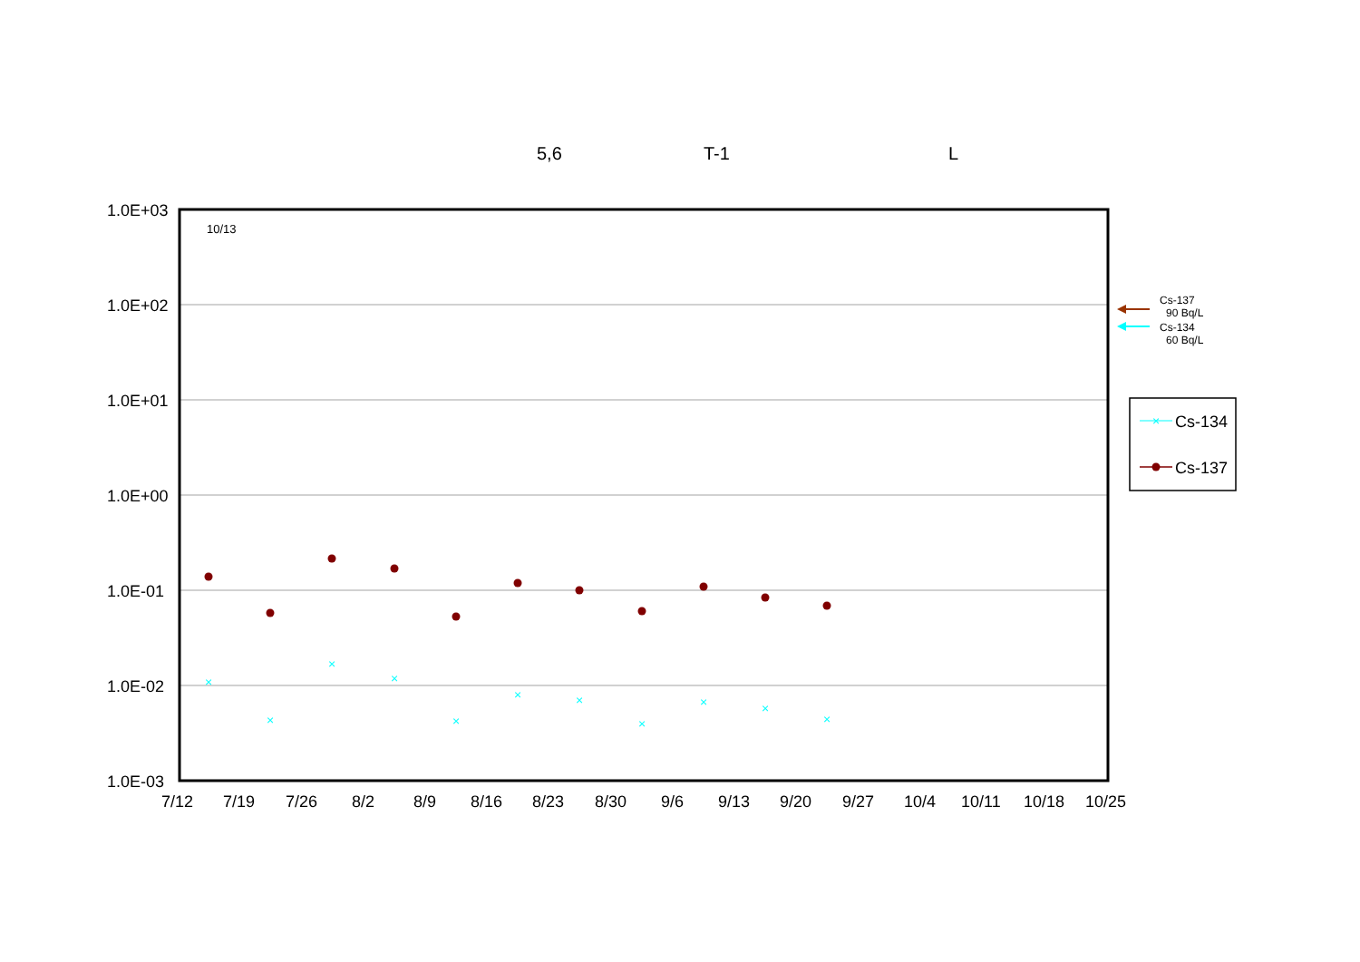5,6
T-1
L
1.0E+03
1.0E+02
1.0E+01
1.0E+00
1.0E-01
1.0E-02
1.0E-03
7/12
7/19
7/26
8/2
8/9
8/16
8/23
8/30
9/6
9/13
9/20
9/27
10/4
10/11
10/18
10/25
10/13
×
×
×
×
×
×
×
×
×
×
×
Cs-137
90 Bq/L
Cs-134
60 Bq/L
×
Cs-134
Cs-137